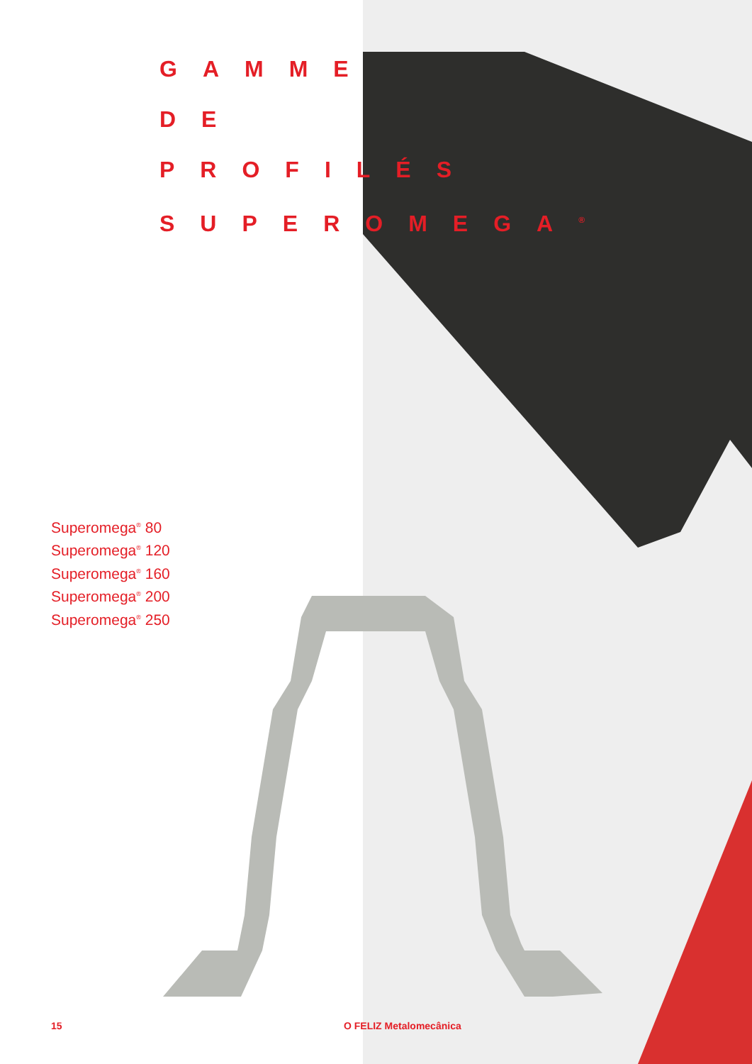GAMME
DE
PROFILÉS
SUPEROMEGA<sup>®</sup>
Superomega<sup>®</sup> 80
Superomega<sup>®</sup> 120
Superomega<sup>®</sup> 160
Superomega<sup>®</sup> 200
Superomega<sup>®</sup> 250
15 O FELIZ Metalomecânica